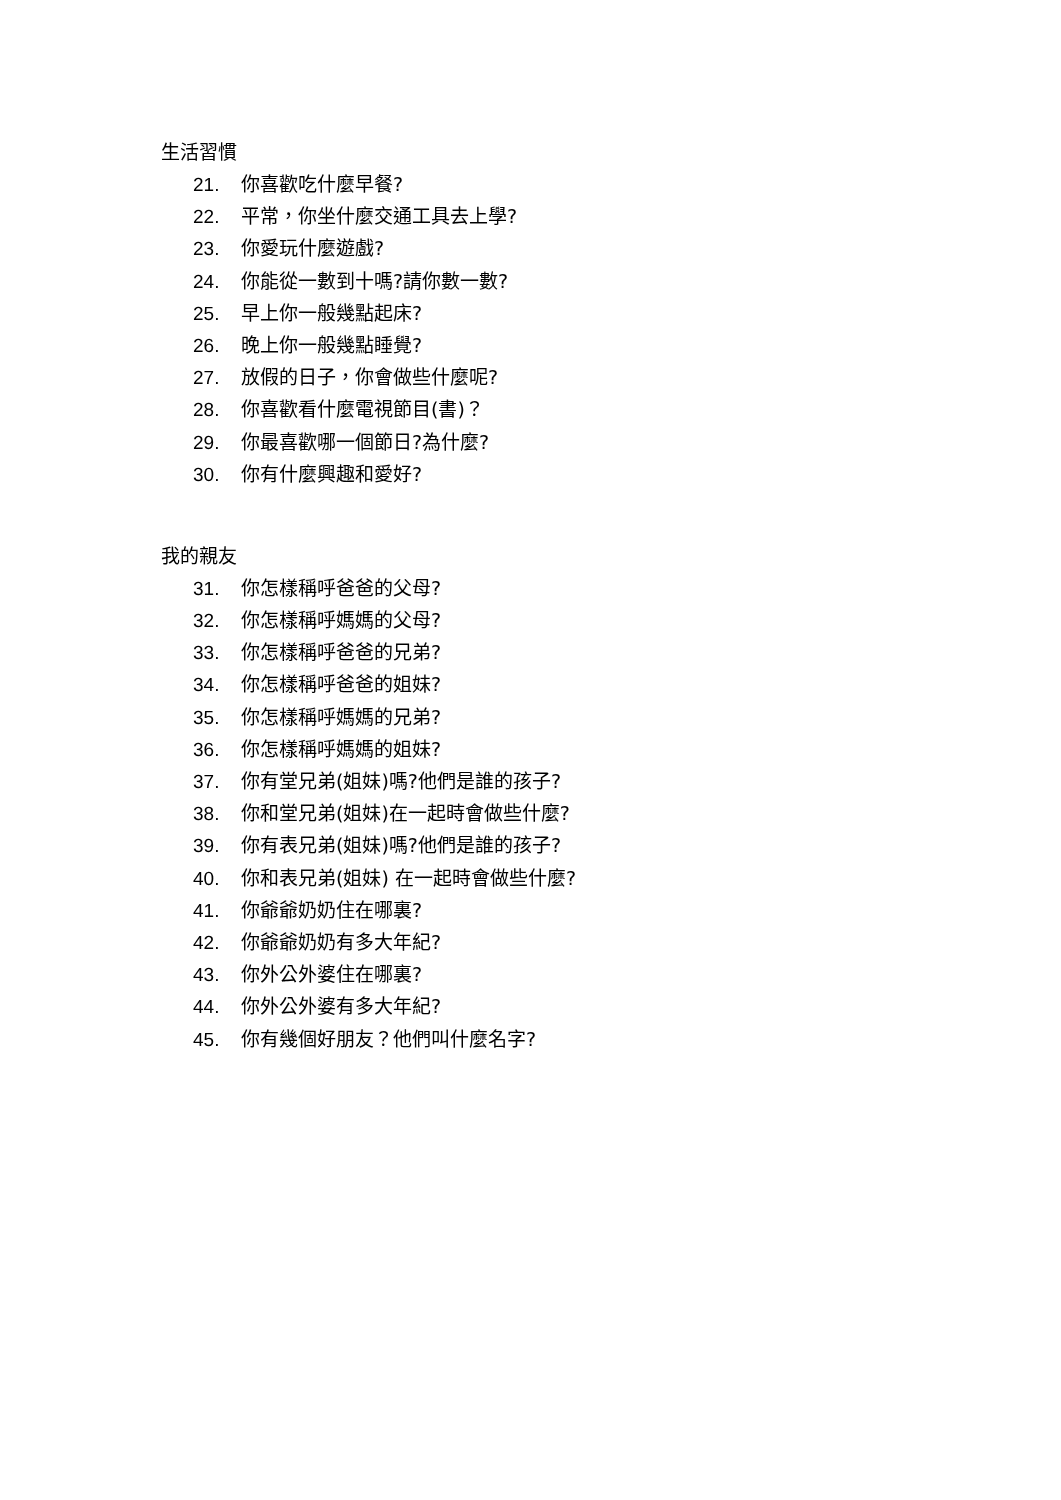生活習慣
21. 你喜歡吃什麼早餐?
22. 平常，你坐什麼交通工具去上學?
23. 你愛玩什麼遊戲?
24. 你能從一數到十嗎?請你數一數?
25. 早上你一般幾點起床?
26. 晚上你一般幾點睡覺?
27. 放假的日子，你會做些什麼呢?
28. 你喜歡看什麼電視節目(書)？
29. 你最喜歡哪一個節日?為什麼?
30. 你有什麼興趣和愛好?
我的親友
31. 你怎樣稱呼爸爸的父母?
32. 你怎樣稱呼媽媽的父母?
33. 你怎樣稱呼爸爸的兄弟?
34. 你怎樣稱呼爸爸的姐妹?
35. 你怎樣稱呼媽媽的兄弟?
36. 你怎樣稱呼媽媽的姐妹?
37. 你有堂兄弟(姐妹)嗎?他們是誰的孩子?
38. 你和堂兄弟(姐妹)在一起時會做些什麼?
39. 你有表兄弟(姐妹)嗎?他們是誰的孩子?
40. 你和表兄弟(姐妹) 在一起時會做些什麼?
41. 你爺爺奶奶住在哪裏?
42. 你爺爺奶奶有多大年紀?
43. 你外公外婆住在哪裏?
44. 你外公外婆有多大年紀?
45. 你有幾個好朋友？他們叫什麼名字?